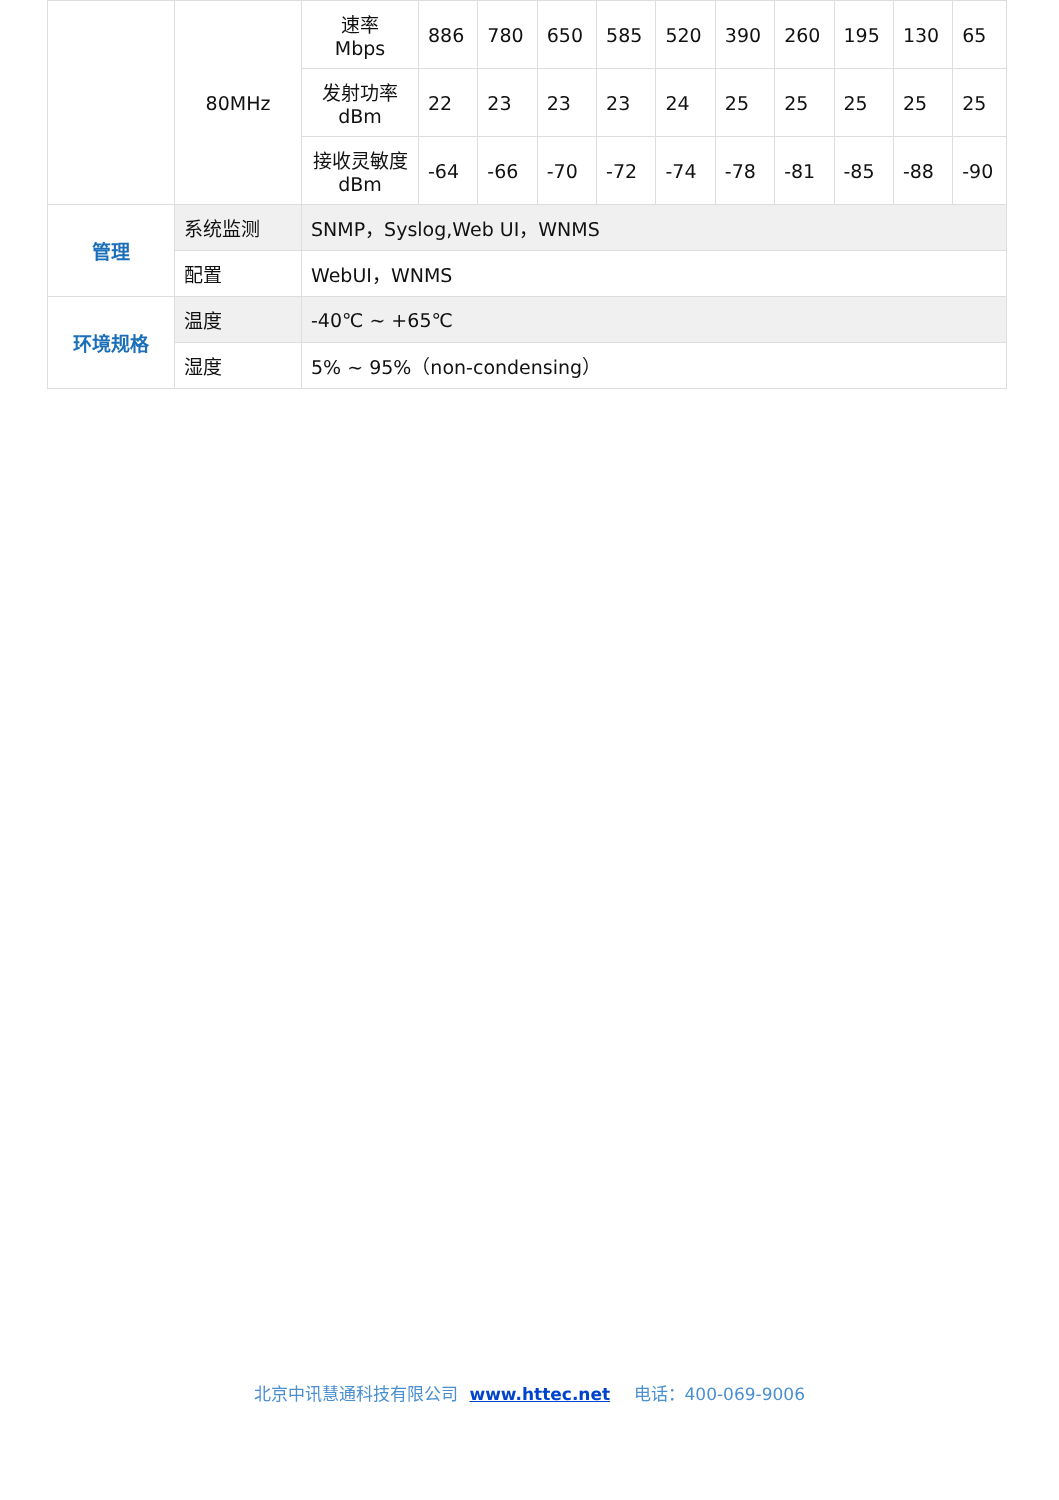| | 80MHz | 速率 Mbps | 886 | 780 | 650 | 585 | 520 | 390 | 260 | 195 | 130 | 65 |
| | | 发射功率 dBm | 22 | 23 | 23 | 23 | 24 | 25 | 25 | 25 | 25 | 25 |
| | | 接收灵敏度 dBm | -64 | -66 | -70 | -72 | -74 | -78 | -81 | -85 | -88 | -90 |
| 管理 | 系统监测 | SNMP，Syslog,Web UI，WNMS | | | | | | | | | | |
| | 配置 | WebUI，WNMS | | | | | | | | | | |
| 环境规格 | 温度 | -40℃ ~ +65℃ | | | | | | | | | | |
| | 湿度 | 5% ~ 95%（non-condensing） | | | | | | | | | | |
北京中讯慧通科技有限公司 www.httec.net 电话：400-069-9006